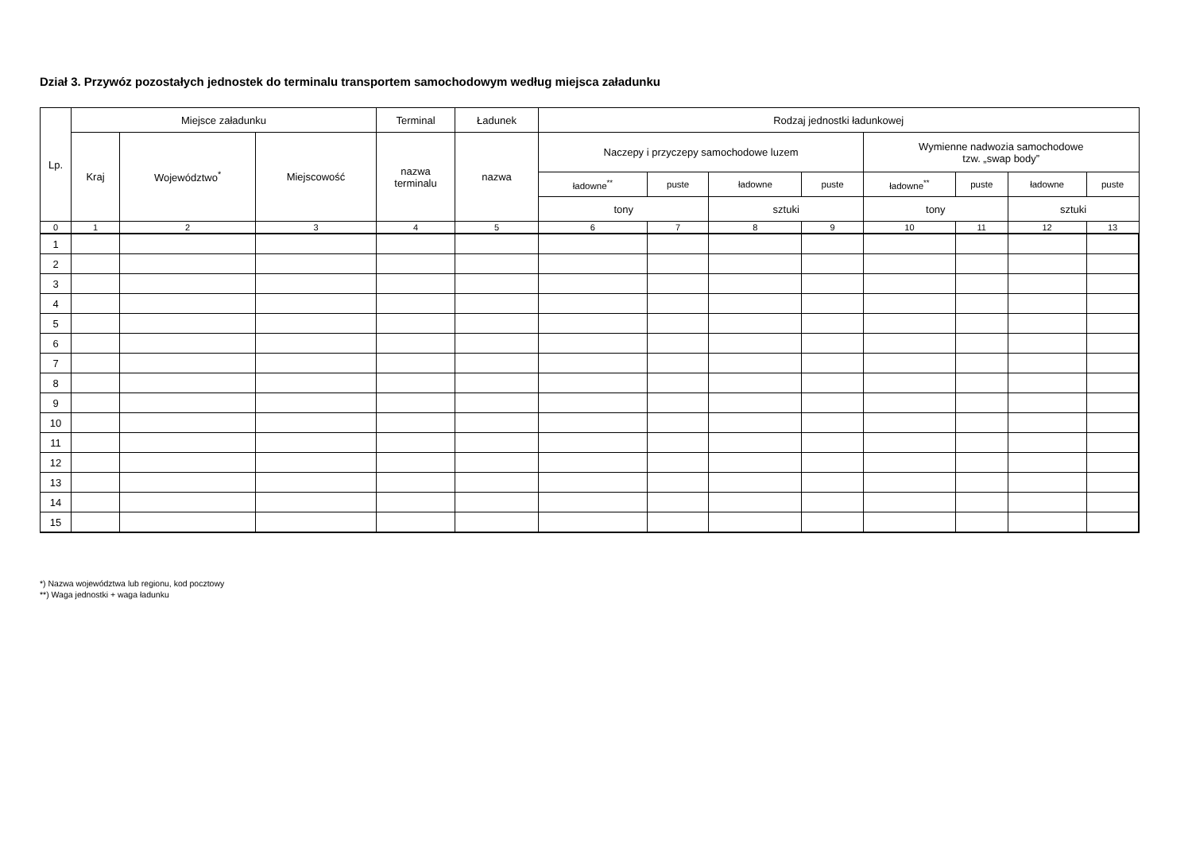Dział 3. Przywóz pozostałych jednostek do terminalu transportem samochodowym według miejsca załadunku
| Lp. | Miejsce załadunku | | | Terminal | Ładunek | Rodzaj jednostki ładunkowej | | | | | | | |
| --- | --- | --- | --- | --- | --- | --- | --- | --- | --- | --- | --- | --- | --- |
| | Kraj | Województwo<sup>*</sup> | Miejscowość | nazwa terminalu | nazwa | Naczepy i przyczepy samochodowe luzem | | | | Wymienne nadwozia samochodowe tzw. „swap body” | | | |
| | | | | | | ładowne<sup>**</sup> | puste | ładowne | puste | ładowne<sup>**</sup> | puste | ładowne | puste |
| | | | | | | tony | | sztuki | | tony | | sztuki | |
| 0 | 1 | 2 | 3 | 4 | 5 | 6 | 7 | 8 | 9 | 10 | 11 | 12 | 13 |
| 1 | | | | | | | | | | | | | |
| 2 | | | | | | | | | | | | | |
| 3 | | | | | | | | | | | | | |
| 4 | | | | | | | | | | | | | |
| 5 | | | | | | | | | | | | | |
| 6 | | | | | | | | | | | | | |
| 7 | | | | | | | | | | | | | |
| 8 | | | | | | | | | | | | | |
| 9 | | | | | | | | | | | | | |
| 10 | | | | | | | | | | | | | |
| 11 | | | | | | | | | | | | | |
| 12 | | | | | | | | | | | | | |
| 13 | | | | | | | | | | | | | |
| 14 | | | | | | | | | | | | | |
| 15 | | | | | | | | | | | | | |
*) Nazwa województwa lub regionu, kod pocztowy
**) Waga jednostki + waga ładunku